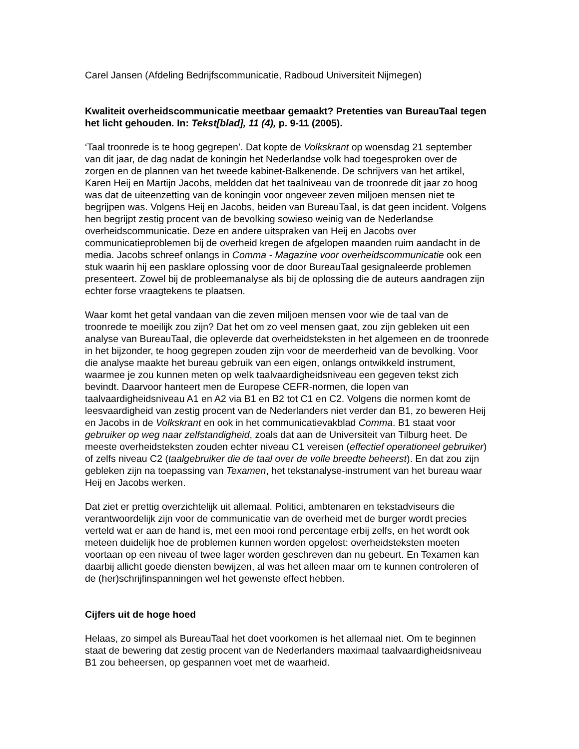Carel Jansen (Afdeling Bedrijfscommunicatie, Radboud Universiteit Nijmegen)
Kwaliteit overheidscommunicatie meetbaar gemaakt? Pretenties van BureauTaal tegen het licht gehouden. In: Tekst[blad], 11 (4), p. 9-11 (2005).
‘Taal troonrede is te hoog gegrepen’. Dat kopte de Volkskrant op woensdag 21 september van dit jaar, de dag nadat de koningin het Nederlandse volk had toegesproken over de zorgen en de plannen van het tweede kabinet-Balkenende. De schrijvers van het artikel, Karen Heij en Martijn Jacobs, meldden dat het taalniveau van de troonrede dit jaar zo hoog was dat de uiteenzetting van de koningin voor ongeveer zeven miljoen mensen niet te begrijpen was. Volgens Heij en Jacobs, beiden van BureauTaal, is dat geen incident. Volgens hen begrijpt zestig procent van de bevolking sowieso weinig van de Nederlandse overheidscommunicatie. Deze en andere uitspraken van Heij en Jacobs over communicatieproblemen bij de overheid kregen de afgelopen maanden ruim aandacht in de media. Jacobs schreef onlangs in Comma - Magazine voor overheidscommunicatie ook een stuk waarin hij een pasklare oplossing voor de door BureauTaal gesignaleerde problemen presenteert. Zowel bij de probleemanalyse als bij de oplossing die de auteurs aandragen zijn echter forse vraagtekens te plaatsen.
Waar komt het getal vandaan van die zeven miljoen mensen voor wie de taal van de troonrede te moeilijk zou zijn? Dat het om zo veel mensen gaat, zou zijn gebleken uit een analyse van BureauTaal, die opleverde dat overheidsteksten in het algemeen en de troonrede in het bijzonder, te hoog gegrepen zouden zijn voor de meerderheid van de bevolking. Voor die analyse maakte het bureau gebruik van een eigen, onlangs ontwikkeld instrument, waarmee je zou kunnen meten op welk taalvaardigheidsniveau een gegeven tekst zich bevindt. Daarvoor hanteert men de Europese CEFR-normen, die lopen van taalvaardigheidsniveau A1 en A2 via B1 en B2 tot C1 en C2. Volgens die normen komt de leesvaardigheid van zestig procent van de Nederlanders niet verder dan B1, zo beweren Heij en Jacobs in de Volkskrant en ook in het communicatievakblad Comma. B1 staat voor gebruiker op weg naar zelfstandigheid, zoals dat aan de Universiteit van Tilburg heet. De meeste overheidsteksten zouden echter niveau C1 vereisen (effectief operationeel gebruiker) of zelfs niveau C2 (taalgebruiker die de taal over de volle breedte beheerst). En dat zou zijn gebleken zijn na toepassing van Texamen, het tekstanalyse-instrument van het bureau waar Heij en Jacobs werken.
Dat ziet er prettig overzichtelijk uit allemaal. Politici, ambtenaren en tekstadviseurs die verantwoordelijk zijn voor de communicatie van de overheid met de burger wordt precies verteld wat er aan de hand is, met een mooi rond percentage erbij zelfs, en het wordt ook meteen duidelijk hoe de problemen kunnen worden opgelost: overheidsteksten moeten voortaan op een niveau of twee lager worden geschreven dan nu gebeurt. En Texamen kan daarbij allicht goede diensten bewijzen, al was het alleen maar om te kunnen controleren of de (her)schrijfinspanningen wel het gewenste effect hebben.
Cijfers uit de hoge hoed
Helaas, zo simpel als BureauTaal het doet voorkomen is het allemaal niet. Om te beginnen staat de bewering dat zestig procent van de Nederlanders maximaal taalvaardigheidsniveau B1 zou beheersen, op gespannen voet met de waarheid.